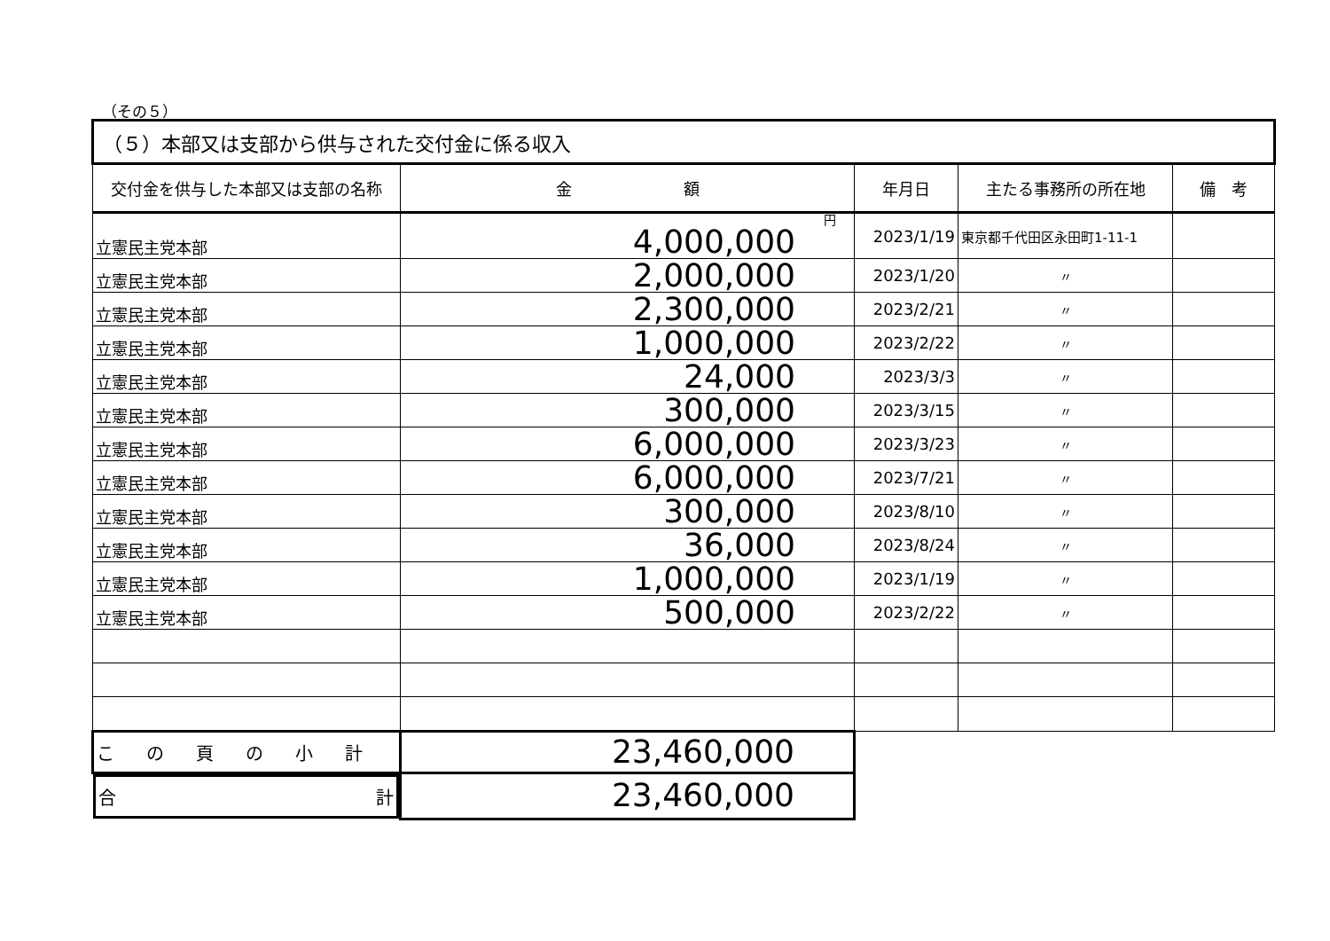（その５）
| （５）本部又は支部から供与された交付金に係る収入 | | | | |
| 交付金を供与した本部又は支部の名称 | 金 額 | 年月日 | 主たる事務所の所在地 | 備 考 |
| 立憲民主党本部 | 円 4,000,000 | 2023/1/19 | 東京都千代田区永田町1-11-1 | |
| 立憲民主党本部 | 2,000,000 | 2023/1/20 | 〃 | |
| 立憲民主党本部 | 2,300,000 | 2023/2/21 | 〃 | |
| 立憲民主党本部 | 1,000,000 | 2023/2/22 | 〃 | |
| 立憲民主党本部 | 24,000 | 2023/3/3 | 〃 | |
| 立憲民主党本部 | 300,000 | 2023/3/15 | 〃 | |
| 立憲民主党本部 | 6,000,000 | 2023/3/23 | 〃 | |
| 立憲民主党本部 | 6,000,000 | 2023/7/21 | 〃 | |
| 立憲民主党本部 | 300,000 | 2023/8/10 | 〃 | |
| 立憲民主党本部 | 36,000 | 2023/8/24 | 〃 | |
| 立憲民主党本部 | 1,000,000 | 2023/1/19 | 〃 | |
| 立憲民主党本部 | 500,000 | 2023/2/22 | 〃 | |
| この頁の小計 | 23,460,000 | | | |
| 合 計 | 23,460,000 | | | |